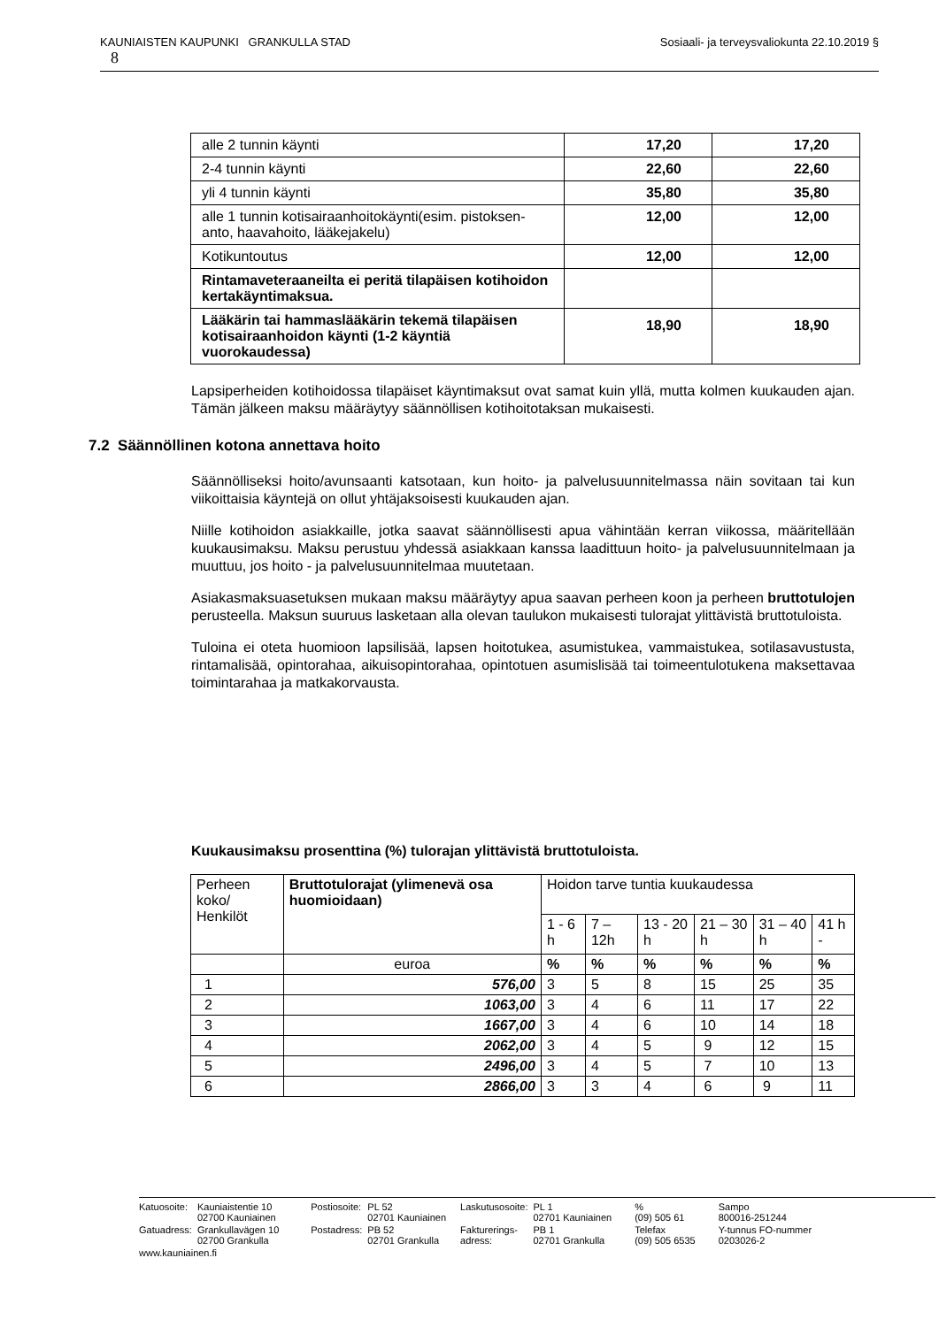Sosiaali- ja terveysvaliokunta 22.10.2019 § KAUNIAISTEN KAUPUNKI GRANKULLA STAD
8
| alle 2 tunnin käynti | 17,20 | 17,20 |
| 2-4 tunnin käynti | 22,60 | 22,60 |
| yli 4 tunnin käynti | 35,80 | 35,80 |
| alle 1 tunnin kotisairaanhoitokäynti(esim. pistoksen-anto, haavahoito, lääkejakelu) | 12,00 | 12,00 |
| Kotikuntoutus | 12,00 | 12,00 |
| Rintamaveteraaneilta ei peritä tilapäisen kotihoidon kertakäyntimaksua. | | |
| Lääkärin tai hammaslääkärin tekemä tilapäisen kotisairaanhoidon käynti (1-2 käyntiä vuorokaudessa) | 18,90 | 18,90 |
Lapsiperheiden kotihoidossa tilapäiset käyntimaksut ovat samat kuin yllä, mutta kolmen kuukauden ajan. Tämän jälkeen maksu määräytyy säännöllisen kotihoitotaksan mukaisesti.
7.2 Säännöllinen kotona annettava hoito
Säännölliseksi hoito/avunsaanti katsotaan, kun hoito- ja palvelusuunnitelmassa näin sovitaan tai kun viikoittaisia käyntejä on ollut yhtäjaksoisesti kuukauden ajan.
Niille kotihoidon asiakkaille, jotka saavat säännöllisesti apua vähintään kerran viikossa, määritellään kuukausimaksu. Maksu perustuu yhdessä asiakkaan kanssa laadittuun hoito- ja palvelusuunnitelmaan ja muuttuu, jos hoito - ja palvelusuunnitelmaa muutetaan.
Asiakasmaksuasetuksen mukaan maksu määräytyy apua saavan perheen koon ja perheen bruttotulojen perusteella. Maksun suuruus lasketaan alla olevan taulukon mukaisesti tulorajat ylittävistä bruttotuloista.
Tuloina ei oteta huomioon lapsilisää, lapsen hoitotukea, asumistukea, vammaistukea, sotilasavustusta, rintamalisää, opintorahaa, aikuisopintorahaa, opintotuen asumislisää tai toimeentulotukena maksettavaa toimintarahaa ja matkakorvausta.
Kuukausimaksu prosenttina (%) tulorajan ylittävistä bruttotuloista.
| Perheen koko/ Henkilöt | Bruttotulorajat (ylimenevä osa huomioidaan) | Hoidon tarve tuntia kuukaudessa | | | | | |
| | | 1 - 6 h | 7 – 12h | 13 - 20 h | 21 – 30 h | 31 – 40 h | 41 h - |
| | euroa | % | % | % | % | % | % |
| 1 | 576,00 | 3 | 5 | 8 | 15 | 25 | 35 |
| 2 | 1063,00 | 3 | 4 | 6 | 11 | 17 | 22 |
| 3 | 1667,00 | 3 | 4 | 6 | 10 | 14 | 18 |
| 4 | 2062,00 | 3 | 4 | 5 | 9 | 12 | 15 |
| 5 | 2496,00 | 3 | 4 | 5 | 7 | 10 | 13 |
| 6 | 2866,00 | 3 | 3 | 4 | 6 | 9 | 11 |
| Katuosoite: | Kauniaistentie 10 02700 Kauniainen | Postiosoite: | PL 52 02701 Kauniainen | Laskutusosoite: | PL 1 02701 Kauniainen | % (09) 505 61 | Sampo 800016-251244 |
| Gatuadress: | Grankullavägen 10 02700 Grankulla | Postadress: | PB 52 02701 Grankulla | Fakturerings- adress: | PB 1 02701 Grankulla | Telefax (09) 505 6535 | Y-tunnus FO-nummer 0203026-2 |
| www.kauniainen.fi | | | | | | | |